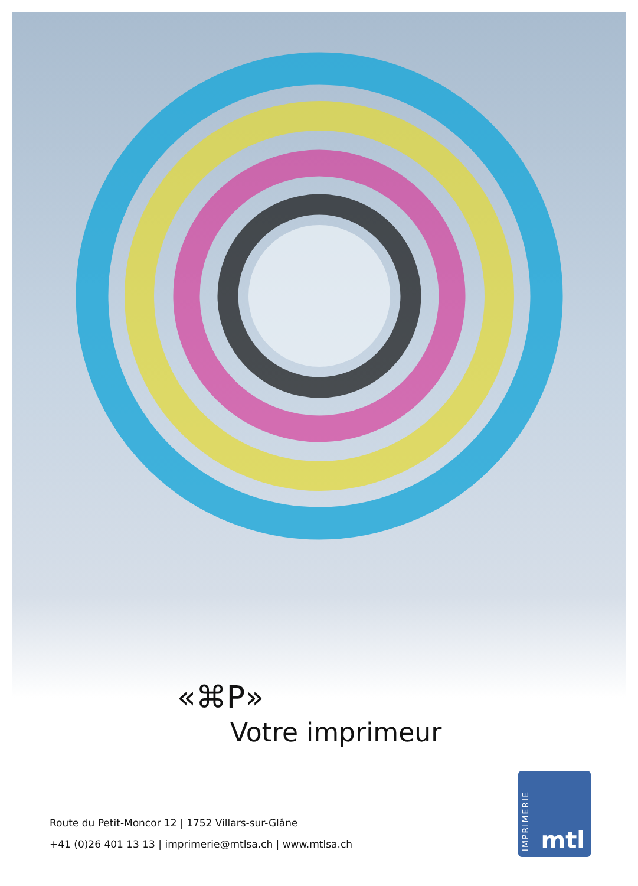«⌘P»
Votre imprimeur
Route du Petit-Moncor 12 | 1752 Villars-sur-Glâne
+41 (0)26 401 13 13 | imprimerie@mtlsa.ch | www.mtlsa.ch
IMPRIMERIE
mtl